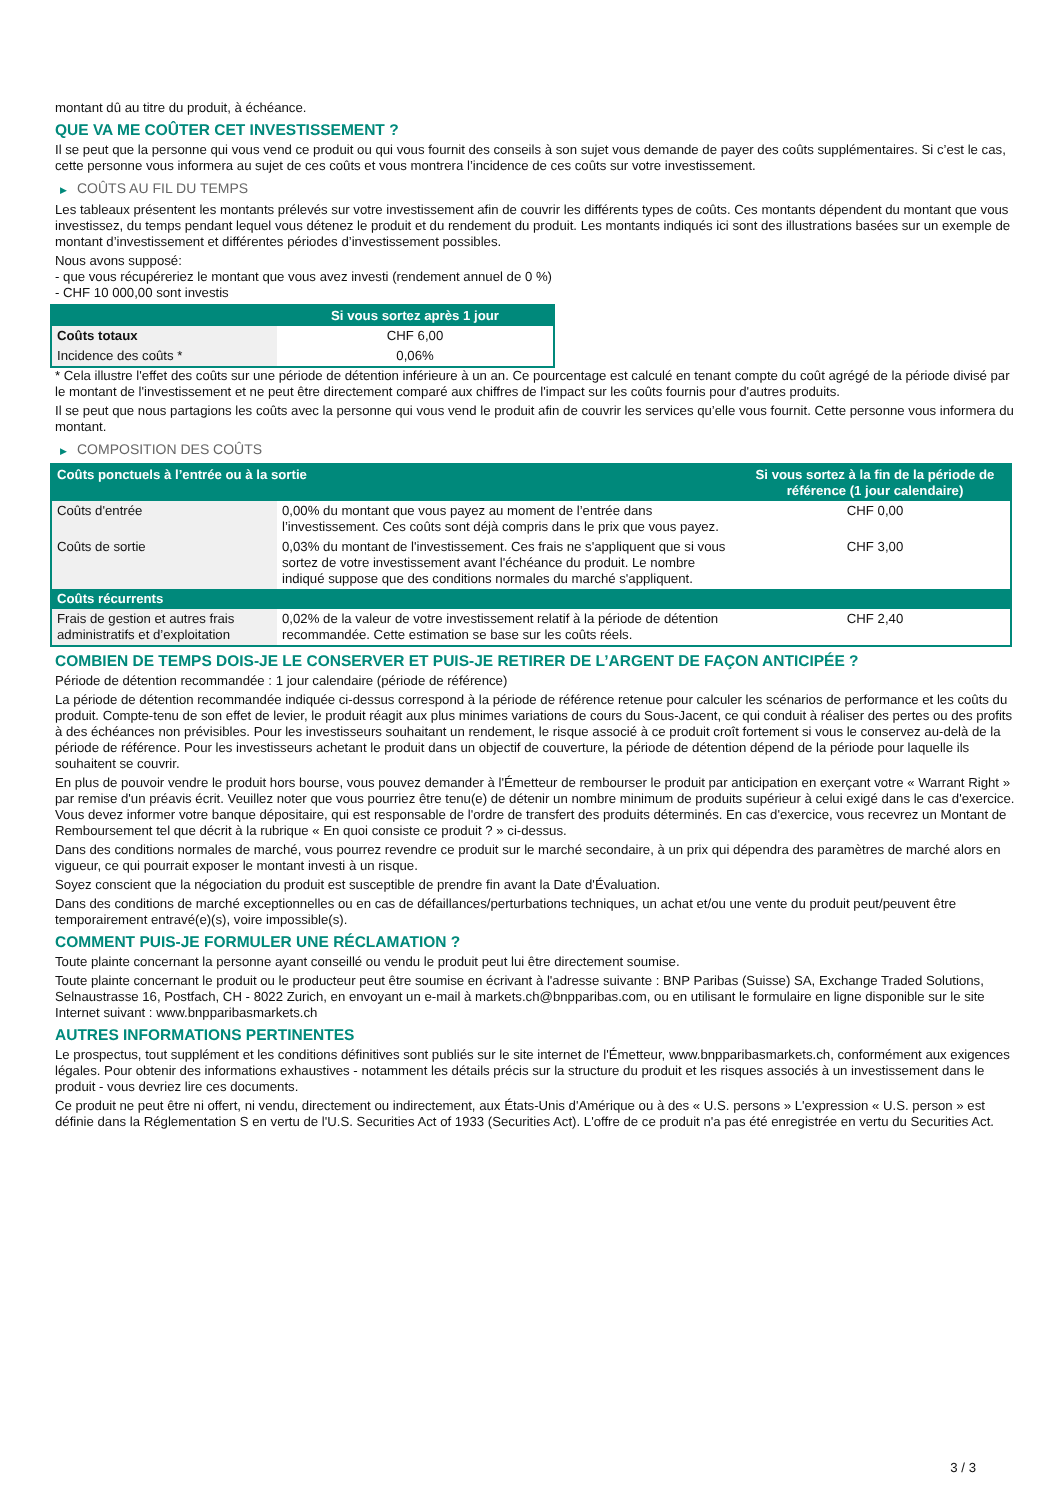montant dû au titre du produit, à échéance.
QUE VA ME COÛTER CET INVESTISSEMENT ?
Il se peut que la personne qui vous vend ce produit ou qui vous fournit des conseils à son sujet vous demande de payer des coûts supplémentaires. Si c’est le cas, cette personne vous informera au sujet de ces coûts et vous montrera l’incidence de ces coûts sur votre investissement.
▶ COÛTS AU FIL DU TEMPS
Les tableaux présentent les montants prélevés sur votre investissement afin de couvrir les différents types de coûts. Ces montants dépendent du montant que vous investissez, du temps pendant lequel vous détenez le produit et du rendement du produit. Les montants indiqués ici sont des illustrations basées sur un exemple de montant d’investissement et différentes périodes d’investissement possibles.
Nous avons supposé:
- que vous récupéreriez le montant que vous avez investi (rendement annuel de 0 %)
- CHF 10 000,00 sont investis
| | Si vous sortez après 1 jour |
| --- | --- |
| Coûts totaux | CHF 6,00 |
| Incidence des coûts * | 0,06% |
* Cela illustre l'effet des coûts sur une période de détention inférieure à un an. Ce pourcentage est calculé en tenant compte du coût agrégé de la période divisé par le montant de l'investissement et ne peut être directement comparé aux chiffres de l'impact sur les coûts fournis pour d'autres produits.
Il se peut que nous partagions les coûts avec la personne qui vous vend le produit afin de couvrir les services qu’elle vous fournit. Cette personne vous informera du montant.
▶ COMPOSITION DES COÛTS
| Coûts ponctuels à l’entrée ou à la sortie | | Si vous sortez à la fin de la période de référence (1 jour calendaire) |
| --- | --- | --- |
| Coûts d'entrée | 0,00% du montant que vous payez au moment de l’entrée dans l’investissement. Ces coûts sont déjà compris dans le prix que vous payez. | CHF 0,00 |
| Coûts de sortie | 0,03% du montant de l'investissement. Ces frais ne s'appliquent que si vous sortez de votre investissement avant l'échéance du produit. Le nombre indiqué suppose que des conditions normales du marché s'appliquent. | CHF 3,00 |
| Coûts récurrents | | |
| Frais de gestion et autres frais administratifs et d’exploitation | 0,02% de la valeur de votre investissement relatif à la période de détention recommandée. Cette estimation se base sur les coûts réels. | CHF 2,40 |
COMBIEN DE TEMPS DOIS-JE LE CONSERVER ET PUIS-JE RETIRER DE L’ARGENT DE FAÇON ANTICIPÉE ?
Période de détention recommandée : 1 jour calendaire (période de référence)
La période de détention recommandée indiquée ci-dessus correspond à la période de référence retenue pour calculer les scénarios de performance et les coûts du produit. Compte-tenu de son effet de levier, le produit réagit aux plus minimes variations de cours du Sous-Jacent, ce qui conduit à réaliser des pertes ou des profits à des échéances non prévisibles. Pour les investisseurs souhaitant un rendement, le risque associé à ce produit croît fortement si vous le conservez au-delà de la période de référence. Pour les investisseurs achetant le produit dans un objectif de couverture, la période de détention dépend de la période pour laquelle ils souhaitent se couvrir.
En plus de pouvoir vendre le produit hors bourse, vous pouvez demander à l'Émetteur de rembourser le produit par anticipation en exerçant votre « Warrant Right » par remise d'un préavis écrit. Veuillez noter que vous pourriez être tenu(e) de détenir un nombre minimum de produits supérieur à celui exigé dans le cas d'exercice. Vous devez informer votre banque dépositaire, qui est responsable de l'ordre de transfert des produits déterminés. En cas d'exercice, vous recevrez un Montant de Remboursement tel que décrit à la rubrique « En quoi consiste ce produit ? » ci-dessus.
Dans des conditions normales de marché, vous pourrez revendre ce produit sur le marché secondaire, à un prix qui dépendra des paramètres de marché alors en vigueur, ce qui pourrait exposer le montant investi à un risque.
Soyez conscient que la négociation du produit est susceptible de prendre fin avant la Date d'Évaluation.
Dans des conditions de marché exceptionnelles ou en cas de défaillances/perturbations techniques, un achat et/ou une vente du produit peut/peuvent être temporairement entravé(e)(s), voire impossible(s).
COMMENT PUIS-JE FORMULER UNE RÉCLAMATION ?
Toute plainte concernant la personne ayant conseillé ou vendu le produit peut lui être directement soumise.
Toute plainte concernant le produit ou le producteur peut être soumise en écrivant à l'adresse suivante : BNP Paribas (Suisse) SA, Exchange Traded Solutions, Selnaustrasse 16, Postfach, CH - 8022 Zurich, en envoyant un e-mail à markets.ch@bnpparibas.com, ou en utilisant le formulaire en ligne disponible sur le site Internet suivant : www.bnpparibasmarkets.ch
AUTRES INFORMATIONS PERTINENTES
Le prospectus, tout supplément et les conditions définitives sont publiés sur le site internet de l'Émetteur, www.bnpparibasmarkets.ch, conformément aux exigences légales. Pour obtenir des informations exhaustives - notamment les détails précis sur la structure du produit et les risques associés à un investissement dans le produit - vous devriez lire ces documents.
Ce produit ne peut être ni offert, ni vendu, directement ou indirectement, aux États-Unis d'Amérique ou à des « U.S. persons » L'expression « U.S. person » est définie dans la Réglementation S en vertu de l'U.S. Securities Act of 1933 (Securities Act). L'offre de ce produit n'a pas été enregistrée en vertu du Securities Act.
3 / 3